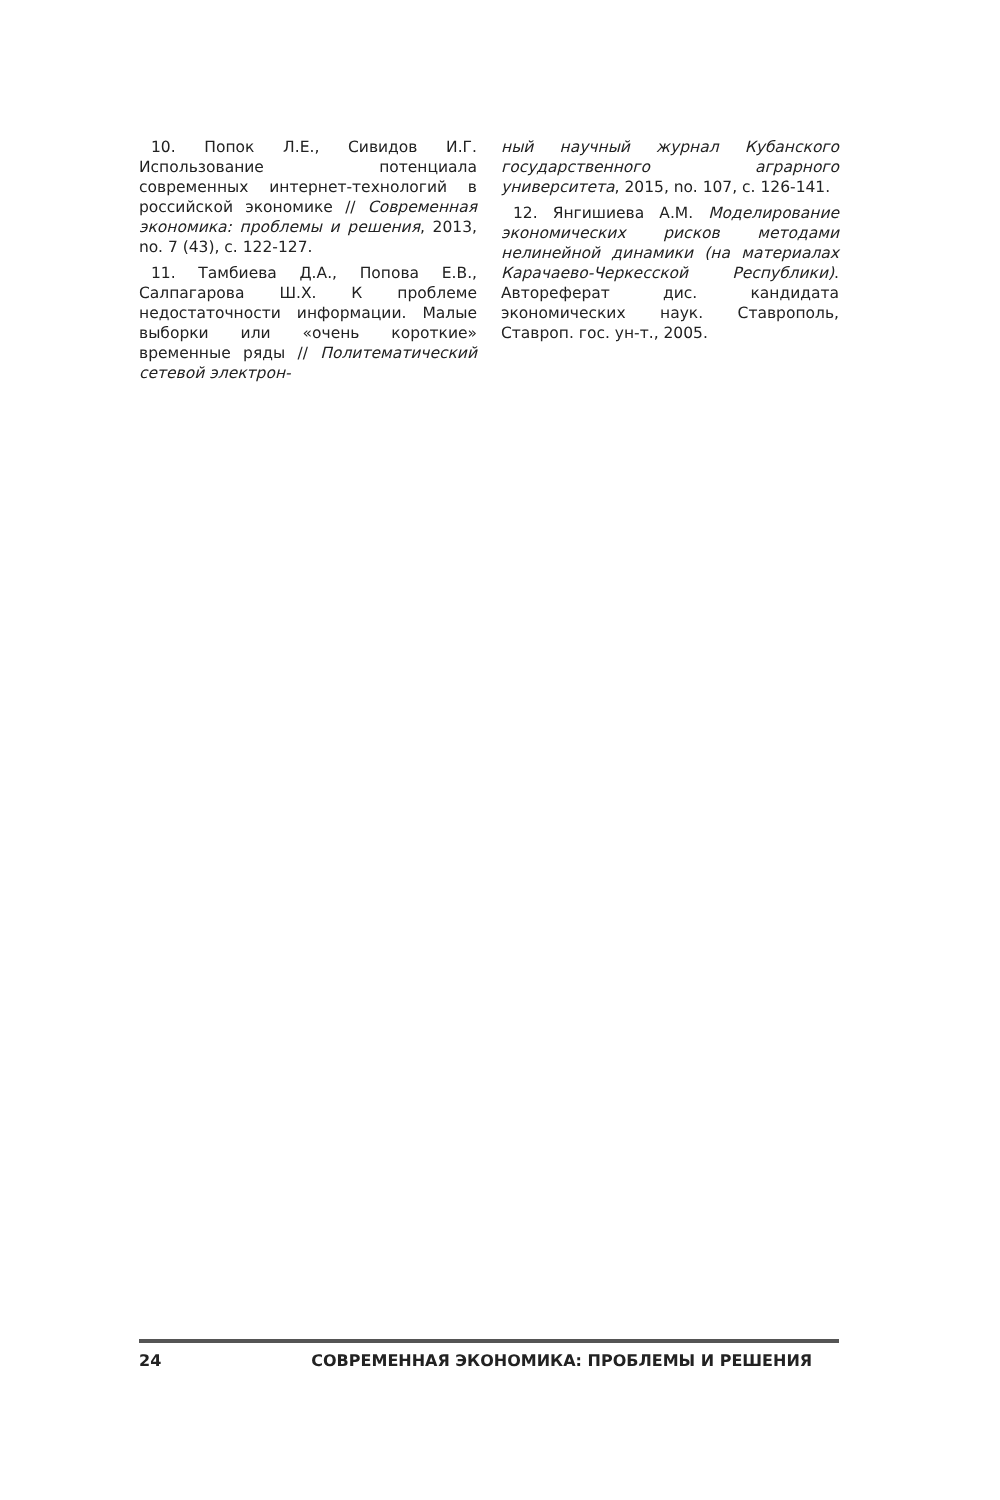10. Попок Л.Е., Сивидов И.Г. Использование потенциала современных интернет-технологий в российской экономике // Современная экономика: проблемы и решения, 2013, no. 7 (43), с. 122-127.
11. Тамбиева Д.А., Попова Е.В., Салпагарова Ш.Х. К проблеме недостаточности информации. Малые выборки или «очень короткие» временные ряды // Политематический сетевой электрон-
ный научный журнал Кубанского государственного аграрного университета, 2015, no. 107, с. 126-141.
12. Янгишиева А.М. Моделирование экономических рисков методами нелинейной динамики (на материалах Карачаево-Черкесской Республики). Автореферат дис. кандидата экономических наук. Ставрополь, Ставроп. гос. ун-т., 2005.
24 СОВРЕМЕННАЯ ЭКОНОМИКА: ПРОБЛЕМЫ И РЕШЕНИЯ